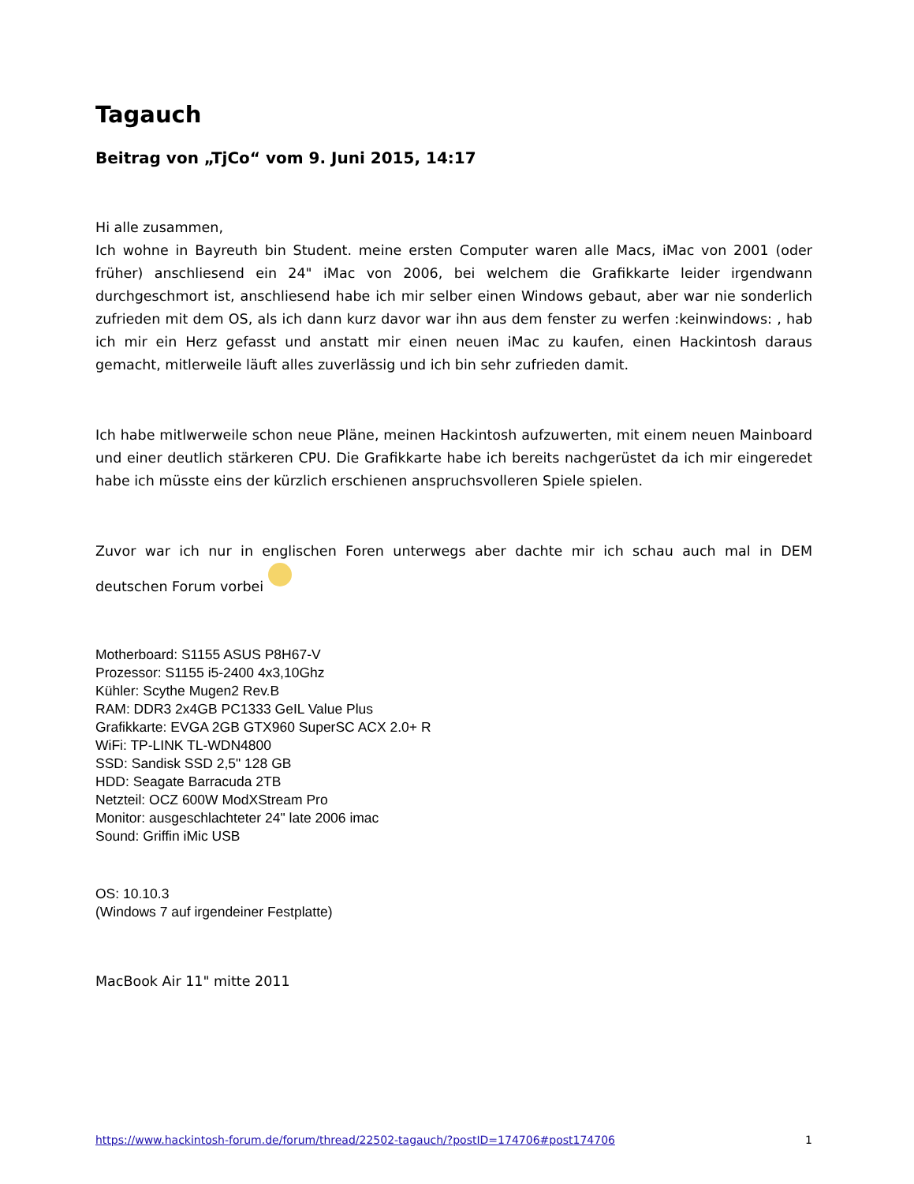Tagauch
Beitrag von „TjCo“ vom 9. Juni 2015, 14:17
Hi alle zusammen,
Ich wohne in Bayreuth bin Student. meine ersten Computer waren alle Macs, iMac von 2001 (oder früher) anschliesend ein 24" iMac von 2006, bei welchem die Grafikkarte leider irgendwann durchgeschmort ist, anschliesend habe ich mir selber einen Windows gebaut, aber war nie sonderlich zufrieden mit dem OS, als ich dann kurz davor war ihn aus dem fenster zu werfen :keinwindows: , hab ich mir ein Herz gefasst und anstatt mir einen neuen iMac zu kaufen, einen Hackintosh daraus gemacht, mitlerweile läuft alles zuverlässig und ich bin sehr zufrieden damit.
Ich habe mitlwerweile schon neue Pläne, meinen Hackintosh aufzuwerten, mit einem neuen Mainboard und einer deutlich stärkeren CPU. Die Grafikkarte habe ich bereits nachgerüstet da ich mir eingeredet habe ich müsste eins der kürzlich erschienen anspruchsvolleren Spiele spielen.
Zuvor war ich nur in englischen Foren unterwegs aber dachte mir ich schau auch mal in DEM deutschen Forum vorbei
Motherboard: S1155 ASUS P8H67-V
Prozessor: S1155 i5-2400 4x3,10Ghz
Kühler: Scythe Mugen2 Rev.B
RAM: DDR3 2x4GB PC1333 GeIL Value Plus
Grafikkarte: EVGA 2GB GTX960 SuperSC ACX 2.0+ R
WiFi: TP-LINK TL-WDN4800
SSD: Sandisk SSD 2,5" 128 GB
HDD: Seagate Barracuda 2TB
Netzteil: OCZ 600W ModXStream Pro
Monitor: ausgeschlachteter 24" late 2006 imac
Sound: Griffin iMic USB
OS: 10.10.3
(Windows 7 auf irgendeiner Festplatte)
MacBook Air 11" mitte 2011
https://www.hackintosh-forum.de/forum/thread/22502-tagauch/?postID=174706#post174706 1